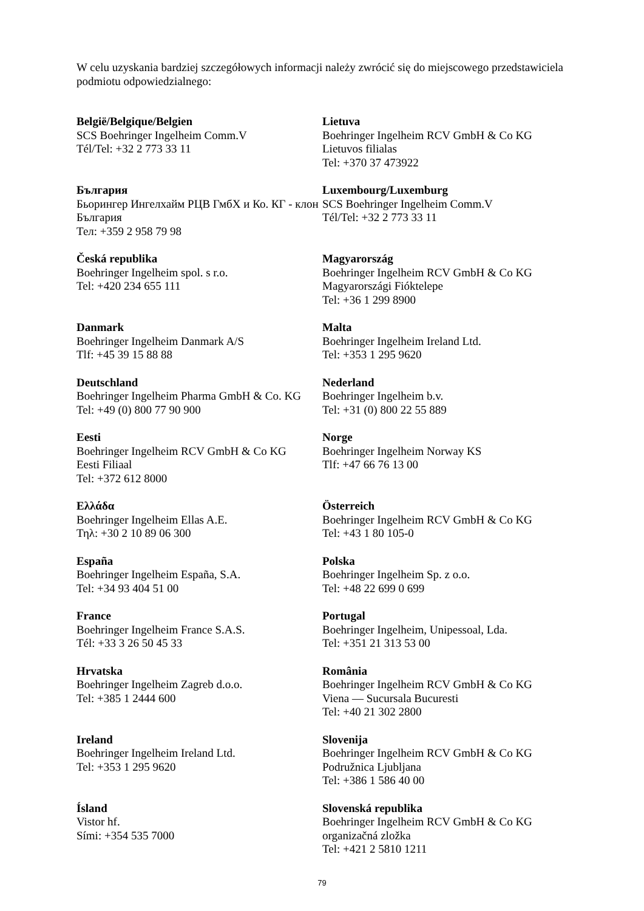W celu uzyskania bardziej szczegółowych informacji należy zwrócić się do miejscowego przedstawiciela podmiotu odpowiedzialnego:
| België/Belgique/Belgien SCS Boehringer Ingelheim Comm.V Tél/Tel: +32 2 773 33 11 | Lietuva Boehringer Ingelheim RCV GmbH & Co KG Lietuvos filialas Tel: +370 37 473922 |
| България Бьорингер Ингелхайм РЦВ ГмбХ и Ко. КГ - клон България Тел: +359 2 958 79 98 | Luxembourg/Luxemburg SCS Boehringer Ingelheim Comm.V Tél/Tel: +32 2 773 33 11 |
| Česká republika Boehringer Ingelheim spol. s r.o. Tel: +420 234 655 111 | Magyarország Boehringer Ingelheim RCV GmbH & Co KG Magyarországi Fióktelepe Tel: +36 1 299 8900 |
| Danmark Boehringer Ingelheim Danmark A/S Tlf: +45 39 15 88 88 | Malta Boehringer Ingelheim Ireland Ltd. Tel: +353 1 295 9620 |
| Deutschland Boehringer Ingelheim Pharma GmbH & Co. KG Tel: +49 (0) 800 77 90 900 | Nederland Boehringer Ingelheim b.v. Tel: +31 (0) 800 22 55 889 |
| Eesti Boehringer Ingelheim RCV GmbH & Co KG Eesti Filiaal Tel: +372 612 8000 | Norge Boehringer Ingelheim Norway KS Tlf: +47 66 76 13 00 |
| Ελλάδα Boehringer Ingelheim Ellas A.E. Τηλ: +30 2 10 89 06 300 | Österreich Boehringer Ingelheim RCV GmbH & Co KG Tel: +43 1 80 105-0 |
| España Boehringer Ingelheim España, S.A. Tel: +34 93 404 51 00 | Polska Boehringer Ingelheim Sp. z o.o. Tel: +48 22 699 0 699 |
| France Boehringer Ingelheim France S.A.S. Tél: +33 3 26 50 45 33 | Portugal Boehringer Ingelheim, Unipessoal, Lda. Tel: +351 21 313 53 00 |
| Hrvatska Boehringer Ingelheim Zagreb d.o.o. Tel: +385 1 2444 600 | România Boehringer Ingelheim RCV GmbH & Co KG Viena — Sucursala Bucuresti Tel: +40 21 302 2800 |
| Ireland Boehringer Ingelheim Ireland Ltd. Tel: +353 1 295 9620 | Slovenija Boehringer Ingelheim RCV GmbH & Co KG Podružnica Ljubljana Tel: +386 1 586 40 00 |
| Ísland Vistor hf. Sími: +354 535 7000 | Slovenská republika Boehringer Ingelheim RCV GmbH & Co KG organizačná zložka Tel: +421 2 5810 1211 |
79